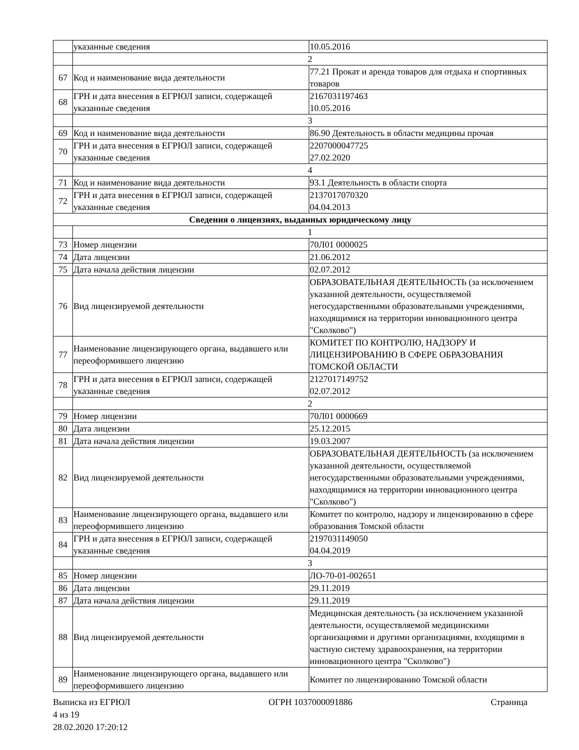| | указанные сведения | 10.05.2016 |
| | 2 | |
| 67 | Код и наименование вида деятельности | 77.21 Прокат и аренда товаров для отдыха и спортивных товаров |
| 68 | ГРН и дата внесения в ЕГРЮЛ записи, содержащей указанные сведения | 2167031197463 10.05.2016 |
| | 3 | |
| 69 | Код и наименование вида деятельности | 86.90 Деятельность в области медицины прочая |
| 70 | ГРН и дата внесения в ЕГРЮЛ записи, содержащей указанные сведения | 2207000047725 27.02.2020 |
| | 4 | |
| 71 | Код и наименование вида деятельности | 93.1 Деятельность в области спорта |
| 72 | ГРН и дата внесения в ЕГРЮЛ записи, содержащей указанные сведения | 2137017070320 04.04.2013 |
| Сведения о лицензиях, выданных юридическому лицу | | |
| | 1 | |
| 73 | Номер лицензии | 70Л01 0000025 |
| 74 | Дата лицензии | 21.06.2012 |
| 75 | Дата начала действия лицензии | 02.07.2012 |
| 76 | Вид лицензируемой деятельности | ОБРАЗОВАТЕЛЬНАЯ ДЕЯТЕЛЬНОСТЬ (за исключением указанной деятельности, осуществляемой негосударственными образовательными учреждениями, находящимися на территории инновационного центра "Сколково") |
| 77 | Наименование лицензирующего органа, выдавшего или переоформившего лицензию | КОМИТЕТ ПО КОНТРОЛЮ, НАДЗОРУ И ЛИЦЕНЗИРОВАНИЮ В СФЕРЕ ОБРАЗОВАНИЯ ТОМСКОЙ ОБЛАСТИ |
| 78 | ГРН и дата внесения в ЕГРЮЛ записи, содержащей указанные сведения | 2127017149752 02.07.2012 |
| | 2 | |
| 79 | Номер лицензии | 70Л01 0000669 |
| 80 | Дата лицензии | 25.12.2015 |
| 81 | Дата начала действия лицензии | 19.03.2007 |
| 82 | Вид лицензируемой деятельности | ОБРАЗОВАТЕЛЬНАЯ ДЕЯТЕЛЬНОСТЬ (за исключением указанной деятельности, осуществляемой негосударственными образовательными учреждениями, находящимися на территории инновационного центра "Сколково") |
| 83 | Наименование лицензирующего органа, выдавшего или переоформившего лицензию | Комитет по контролю, надзору и лицензированию в сфере образования Томской области |
| 84 | ГРН и дата внесения в ЕГРЮЛ записи, содержащей указанные сведения | 2197031149050 04.04.2019 |
| | 3 | |
| 85 | Номер лицензии | ЛО-70-01-002651 |
| 86 | Дата лицензии | 29.11.2019 |
| 87 | Дата начала действия лицензии | 29.11.2019 |
| 88 | Вид лицензируемой деятельности | Медицинская деятельность (за исключением указанной деятельности, осуществляемой медицинскими организациями и другими организациями, входящими в частную систему здравоохранения, на территории инновационного центра "Сколково") |
| 89 | Наименование лицензирующего органа, выдавшего или переоформившего лицензию | Комитет по лицензированию Томской области |
Выписка из ЕГРЮЛ ОГРН 1037000091886 Страница
4 из 19
28.02.2020 17:20:12